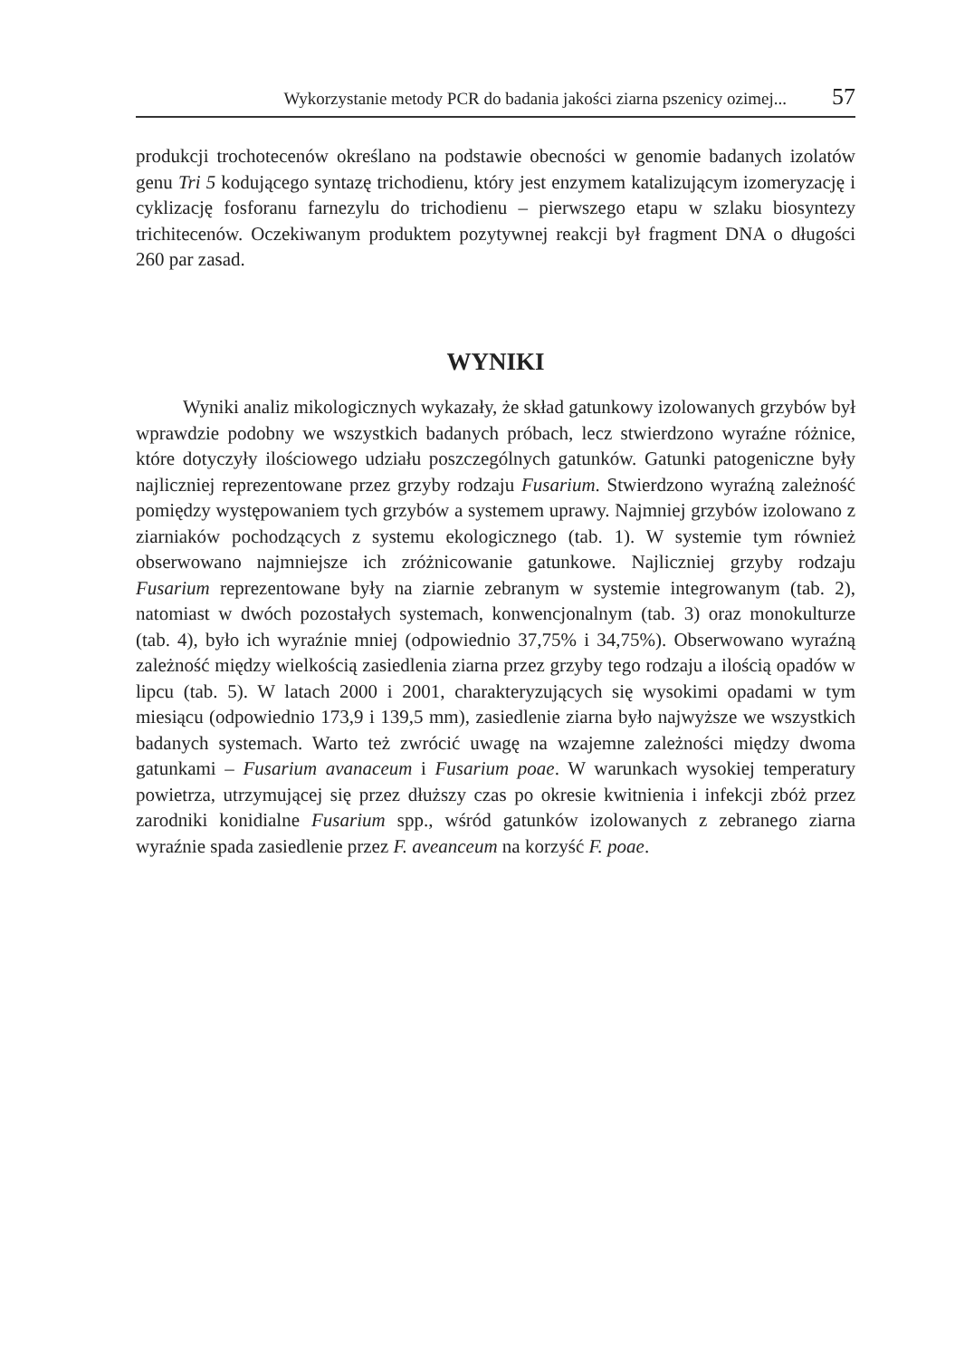Wykorzystanie metody PCR do badania jakości ziarna pszenicy ozimej... 57
produkcji trochotecenów określano na podstawie obecności w genomie badanych izolatów genu Tri 5 kodującego syntazę trichodienu, który jest enzymem katalizującym izomeryzację i cyklizację fosforanu farnezylu do trichodienu – pierwszego etapu w szlaku biosyntezy trichitecenów. Oczekiwanym produktem pozytywnej reakcji był fragment DNA o długości 260 par zasad.
WYNIKI
Wyniki analiz mikologicznych wykazały, że skład gatunkowy izolowanych grzybów był wprawdzie podobny we wszystkich badanych próbach, lecz stwierdzono wyraźne różnice, które dotyczyły ilościowego udziału poszczególnych gatunków. Gatunki patogeniczne były najliczniej reprezentowane przez grzyby rodzaju Fusarium. Stwierdzono wyraźną zależność pomiędzy występowaniem tych grzybów a systemem uprawy. Najmniej grzybów izolowano z ziarniaków pochodzących z systemu ekologicznego (tab. 1). W systemie tym również obserwowano najmniejsze ich zróżnicowanie gatunkowe. Najliczniej grzyby rodzaju Fusarium reprezentowane były na ziarnie zebranym w systemie integrowanym (tab. 2), natomiast w dwóch pozostałych systemach, konwencjonalnym (tab. 3) oraz monokulturze (tab. 4), było ich wyraźnie mniej (odpowiednio 37,75% i 34,75%). Obserwowano wyraźną zależność między wielkością zasiedlenia ziarna przez grzyby tego rodzaju a ilością opadów w lipcu (tab. 5). W latach 2000 i 2001, charakteryzujących się wysokimi opadami w tym miesiącu (odpowiednio 173,9 i 139,5 mm), zasiedlenie ziarna było najwyższe we wszystkich badanych systemach. Warto też zwrócić uwagę na wzajemne zależności między dwoma gatunkami – Fusarium avanaceum i Fusarium poae. W warunkach wysokiej temperatury powietrza, utrzymującej się przez dłuższy czas po okresie kwitnienia i infekcji zbóż przez zarodniki konidialne Fusarium spp., wśród gatunków izolowanych z zebranego ziarna wyraźnie spada zasiedlenie przez F. aveanceum na korzyść F. poae.